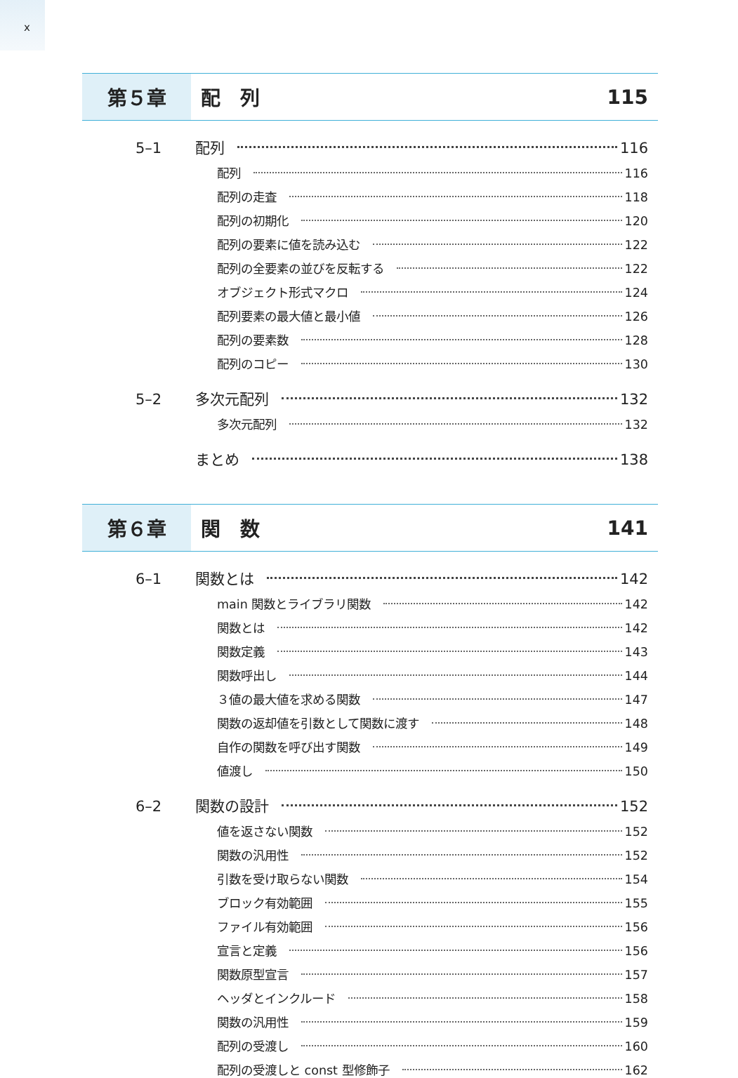x
第５章
配　列 115
5–1 配列 116
配列 116
配列の走査 118
配列の初期化 120
配列の要素に値を読み込む 122
配列の全要素の並びを反転する 122
オブジェクト形式マクロ 124
配列要素の最大値と最小値 126
配列の要素数 128
配列のコピー 130
5–2 多次元配列 132
多次元配列 132
まとめ 138
第６章
関　数 141
6–1 関数とは 142
main 関数とライブラリ関数 142
関数とは 142
関数定義 143
関数呼出し 144
３値の最大値を求める関数 147
関数の返却値を引数として関数に渡す 148
自作の関数を呼び出す関数 149
値渡し 150
6–2 関数の設計 152
値を返さない関数 152
関数の汎用性 152
引数を受け取らない関数 154
ブロック有効範囲 155
ファイル有効範囲 156
宣言と定義 156
関数原型宣言 157
ヘッダとインクルード 158
関数の汎用性 159
配列の受渡し 160
配列の受渡しと const 型修飾子 162